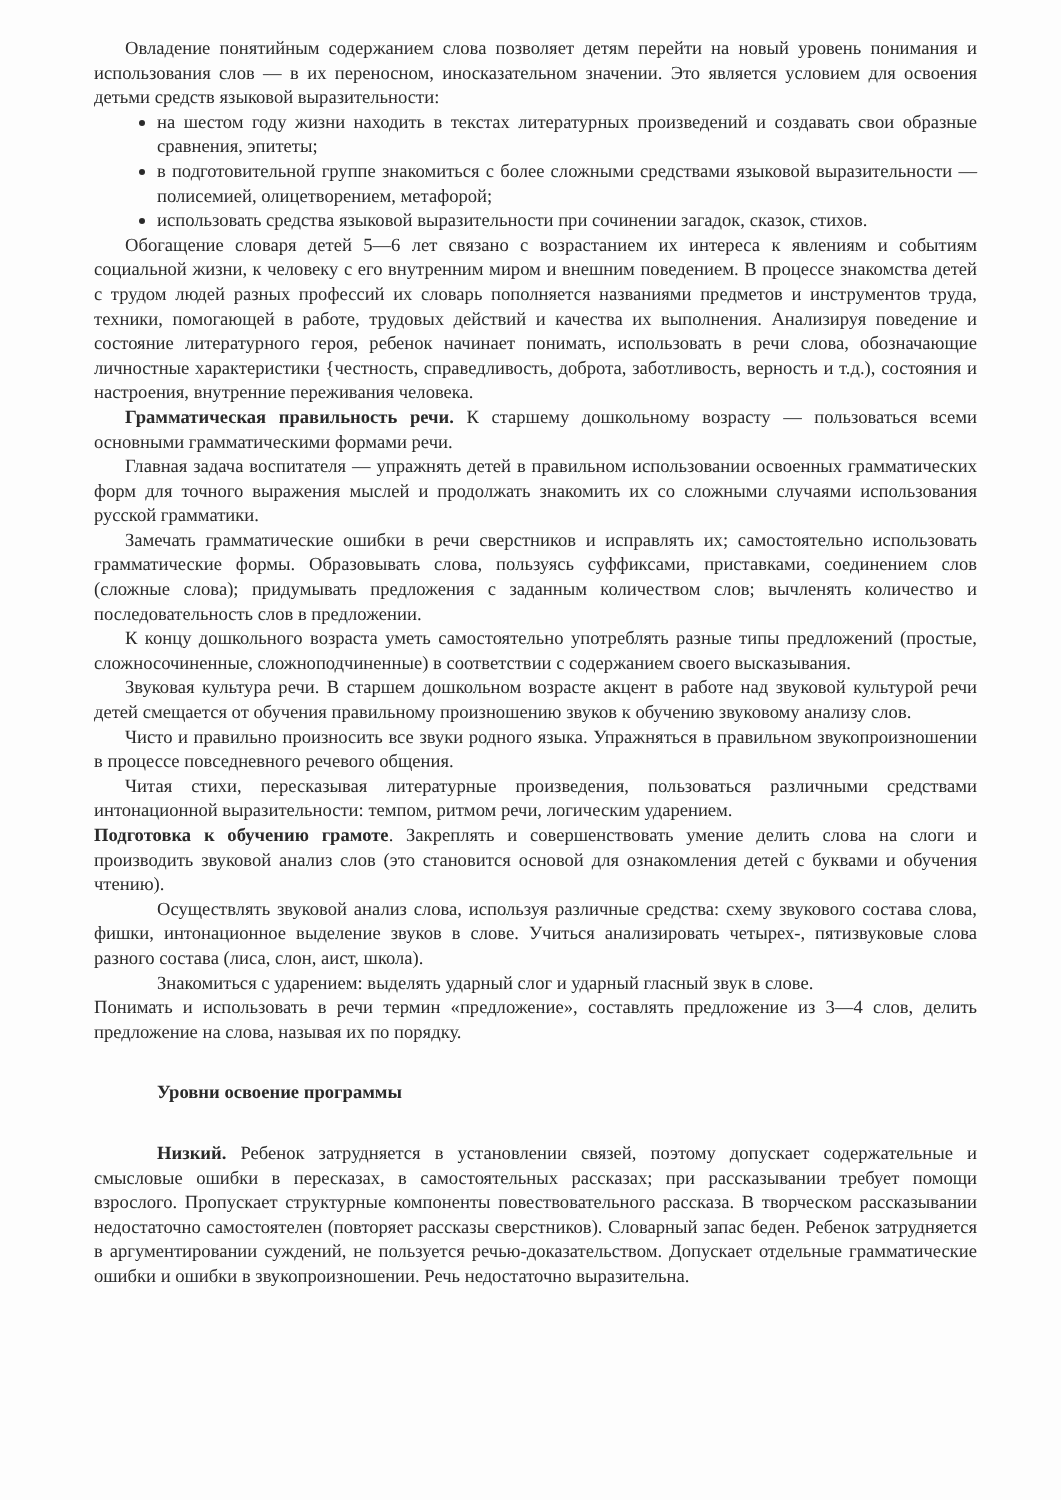Овладение понятийным содержанием слова позволяет детям перейти на новый уровень понимания и использования слов — в их переносном, иносказательном значении. Это является условием для освоения детьми средств языковой выразительности:
на шестом году жизни находить в текстах литературных произведений и создавать свои образные сравнения, эпитеты;
в подготовительной группе знакомиться с более сложными средствами языковой выразительности — полисемией, олицетворением, метафорой;
использовать средства языковой выразительности при сочинении загадок, сказок, стихов.
Обогащение словаря детей 5—6 лет связано с возрастанием их интереса к явлениям и событиям социальной жизни, к человеку с его внутренним миром и внешним поведением. В процессе знакомства детей с трудом людей разных профессий их словарь пополняется названиями предметов и инструментов труда, техники, помогающей в работе, трудовых действий и качества их выполнения. Анализируя поведение и состояние литературного героя, ребенок начинает понимать, использовать в речи слова, обозначающие личностные характеристики {честность, справедливость, доброта, заботливость, верность и т.д.), состояния и настроения, внутренние переживания человека.
Грамматическая правильность речи. К старшему дошкольному возрасту — пользоваться всеми основными грамматическими формами речи.
Главная задача воспитателя — упражнять детей в правильном использовании освоенных грамматических форм для точного выражения мыслей и продолжать знакомить их со сложными случаями использования русской грамматики.
Замечать грамматические ошибки в речи сверстников и исправлять их; самостоятельно использовать грамматические формы. Образовывать слова, пользуясь суффиксами, приставками, соединением слов (сложные слова); придумывать предложения с заданным количеством слов; вычленять количество и последовательность слов в предложении.
К концу дошкольного возраста уметь самостоятельно употреблять разные типы предложений (простые, сложносочиненные, сложноподчиненные) в соответствии с содержанием своего высказывания.
Звуковая культура речи. В старшем дошкольном возрасте акцент в работе над звуковой культурой речи детей смещается от обучения правильному произношению звуков к обучению звуковому анализу слов.
Чисто и правильно произносить все звуки родного языка. Упражняться в правильном звукопроизношении в процессе повседневного речевого общения.
Читая стихи, пересказывая литературные произведения, пользоваться различными средствами интонационной выразительности: темпом, ритмом речи, логическим ударением.
Подготовка к обучению грамоте. Закреплять и совершенствовать умение делить слова на слоги и производить звуковой анализ слов (это становится основой для ознакомления детей с буквами и обучения чтению).
Осуществлять звуковой анализ слова, используя различные средства: схему звукового состава слова, фишки, интонационное выделение звуков в слове. Учиться анализировать четырех-, пятизвуковые слова разного состава (лиса, слон, аист, школа).
Знакомиться с ударением: выделять ударный слог и ударный гласный звук в слове.
Понимать и использовать в речи термин «предложение», составлять предложение из 3—4 слов, делить предложение на слова, называя их по порядку.
Уровни освоение программы
Низкий. Ребенок затрудняется в установлении связей, поэтому допускает содержательные и смысловые ошибки в пересказах, в самостоятельных рассказах; при рассказывании требует помощи взрослого. Пропускает структурные компоненты повествовательного рассказа. В творческом рассказывании недостаточно самостоятелен (повторяет рассказы сверстников). Словарный запас беден. Ребенок затрудняется в аргументировании суждений, не пользуется речью-доказательством. Допускает отдельные грамматические ошибки и ошибки в звукопроизношении. Речь недостаточно выразительна.